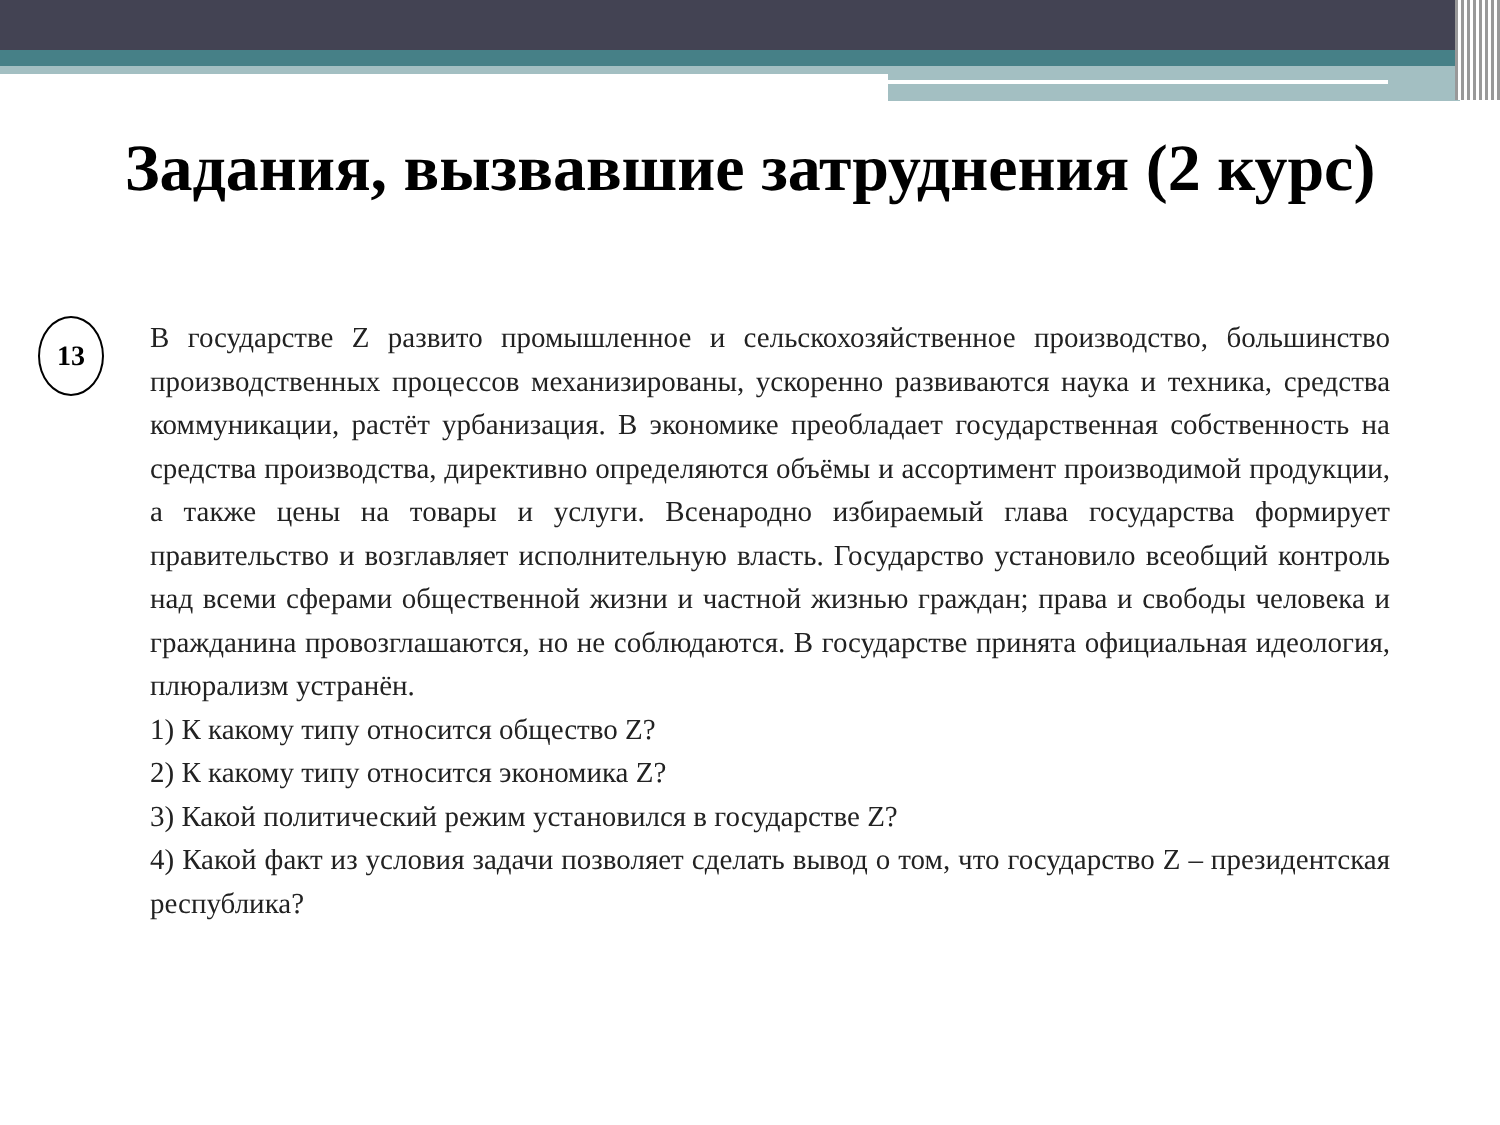Задания, вызвавшие затруднения (2 курс)
13
В государстве Z развито промышленное и сельскохозяйственное производство, большинство производственных процессов механизированы, ускоренно развиваются наука и техника, средства коммуникации, растёт урбанизация. В экономике преобладает государственная собственность на средства производства, директивно определяются объёмы и ассортимент производимой продукции, а также цены на товары и услуги. Всенародно избираемый глава государства формирует правительство и возглавляет исполнительную власть. Государство установило всеобщий контроль над всеми сферами общественной жизни и частной жизнью граждан; права и свободы человека и гражданина провозглашаются, но не соблюдаются. В государстве принята официальная идеология, плюрализм устранён.
1) К какому типу относится общество Z?
2) К какому типу относится экономика Z?
3) Какой политический режим установился в государстве Z?
4) Какой факт из условия задачи позволяет сделать вывод о том, что государство Z – президентская республика?